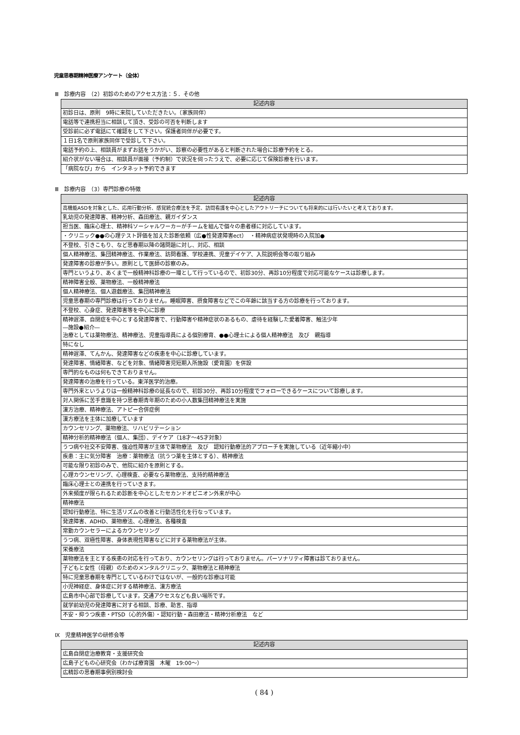児童思春期精神医療アンケート（全体）
Ⅲ　診療内容　（2）初診のためのアクセス方法：５．その他
| 記述内容 |
| --- |
| 初診日は、原則 9時に来院していただきたい。（家族同伴） |
| 電話等で連携担当に相談して頂き、受診の可否を判断します |
| 受診前に必ず電話にて確認をして下さい。保護者同伴が必要です。 |
| １日1名で原則家族同伴で受診して下さい。 |
| 電話予約の上、相談員がまずお話をうかがい、診察の必要性があると判断された場合に診療予約をとる。 |
| 紹介状がない場合は、相談員が面接（予約制）で状況を伺ったうえで、必要に応じて保険診療を行います。 |
| 「病院なび」から インタネット予約できます |
Ⅲ　診療内容　（3）専門診療の特徴
| 記述内容 |
| --- |
| 高機能ASDを対象とした、応用行動分析、感覚統合療法を予定、訪問看護を中心としたアウトリーチについても将来的には行いたいと考えております。 |
| 乳幼児の発達障害、精神分析、森田療法、親ガイダンス |
| 担当医、臨床心理士、精神科ソーシャルワーカーがチームを組んで個々の患者様に対応しています。 |
| ・クリニック●●の心理テスト評価を加えた診断依頼（広●性発達障害ect） ・精神病症状発現時の入院加● |
| 不登校、引きこもり、など思春期以降の諸問題に対し、対応、相談 |
| 個人精神療法、集団精神療法、作業療法、訪問看護、学校連携、児童デイケア、入院説明会等の取り組み |
| 発達障害の診療が多い。原則として医師の診察のみ。 |
| 専門というより、あくまで一般精神科診療の一環として行っているので、初診30分、再診10分程度で対応可能なケースは診療します。 |
| 精神障害全般、薬物療法、一般精神療法 |
| 個人精神療法、個人遊戯療法、集団精神療法 |
| 児童思春期の専門診療は行っておりません。睡眠障害、摂食障害などでこの年齢に該当する方の診療を行っております。 |
| 不登校、心身症、発達障害等を中心に診療 |
| 精神遅滞、自閉症を中心とする発達障害で、行動障害や精神症状のあるもの、虐待を経験した愛着障害、触法少年 ―施設●紹介― 治療としては薬物療法、精神療法、児童指導員による個別療育、●●心理士による個人精神療法 及び 親指導 |
| 特になし |
| 精神遅滞、てんかん、発達障害などの疾患を中心に診療しています。 |
| 発達障害、情緒障害、などを対象、情緒障害児短期入所施設（愛育園）を併設 |
| 専門的なものは何もできておりません。 |
| 発達障害の治療を行っている。東洋医学的治療。 |
| 専門外来というよりは一般精神科診療の延長なので、初診30分、再診10分程度でフォローできるケースについて診療します。 |
| 対人関係に苦手意識を持つ思春期青年期のための小人数集団精神療法を実施 |
| 漢方治療、精神療法、アトピー合併症例 |
| 漢方療法を主体に加療しています |
| カウンセリング、薬物療法、リハビリテーション |
| 精神分析的精神療法（個人、集団）、デイケア（18才～45才対象） |
| うつ病や社交不安障害、強迫性障害が主体で薬物療法 及び 認知行動療法的アプローチを実施している（近年縮小中） |
| 疾患：主に気分障害 治療：薬物療法（抗うつ薬を主体とする）、精神療法 |
| 可能な限り初診のみで、他院に紹介を原則とする。 |
| 心理カウンセリング、心理検査、必要なら薬物療法、支持的精神療法 |
| 臨床心理士との連携を行っていきます。 |
| 外来頻度が限られるため診断を中心としたセカンドオピニオン外来が中心 |
| 精神療法 |
| 認知行動療法、特に生活リズムの改善と行動活性化を行なっています。 |
| 発達障害、ADHD、薬物療法、心理療法、各種検査 |
| 常勤カウンセラーによるカウンセリング |
| うつ病、双極性障害、身体表現性障害などに対する薬物療法が主体。 |
| 栄養療法 |
| 薬物療法を主とする疾患の対応を行っており、カウンセリングは行っておりません。パーソナリティ障害は診ておりません。 |
| 子どもと女性（母親）のためのメンタルクリニック、薬物療法と精神療法 |
| 特に児童思春期を専門としているわけではないが、一般的な診療は可能 |
| 小児神経症、身体症に対する精神療法、漢方療法 |
| 広島市中心部で診療しています。交通アクセスなども良い場所です。 |
| 就学前幼児の発達障害に対する相談、診療、助言、指導 |
| 不安・抑うつ疾患・PTSD（心的外傷）・認知行動・森田療法・精神分析療法 など |
Ⅸ　児童精神医学の研修会等
| 記述内容 |
| --- |
| 広島自閉症治療教育・支援研究会 |
| 広島子どもの心研究会（わかば療育園 木曜 19:00～） |
| 広精診の思春期事例別検討会 |
( 84 )